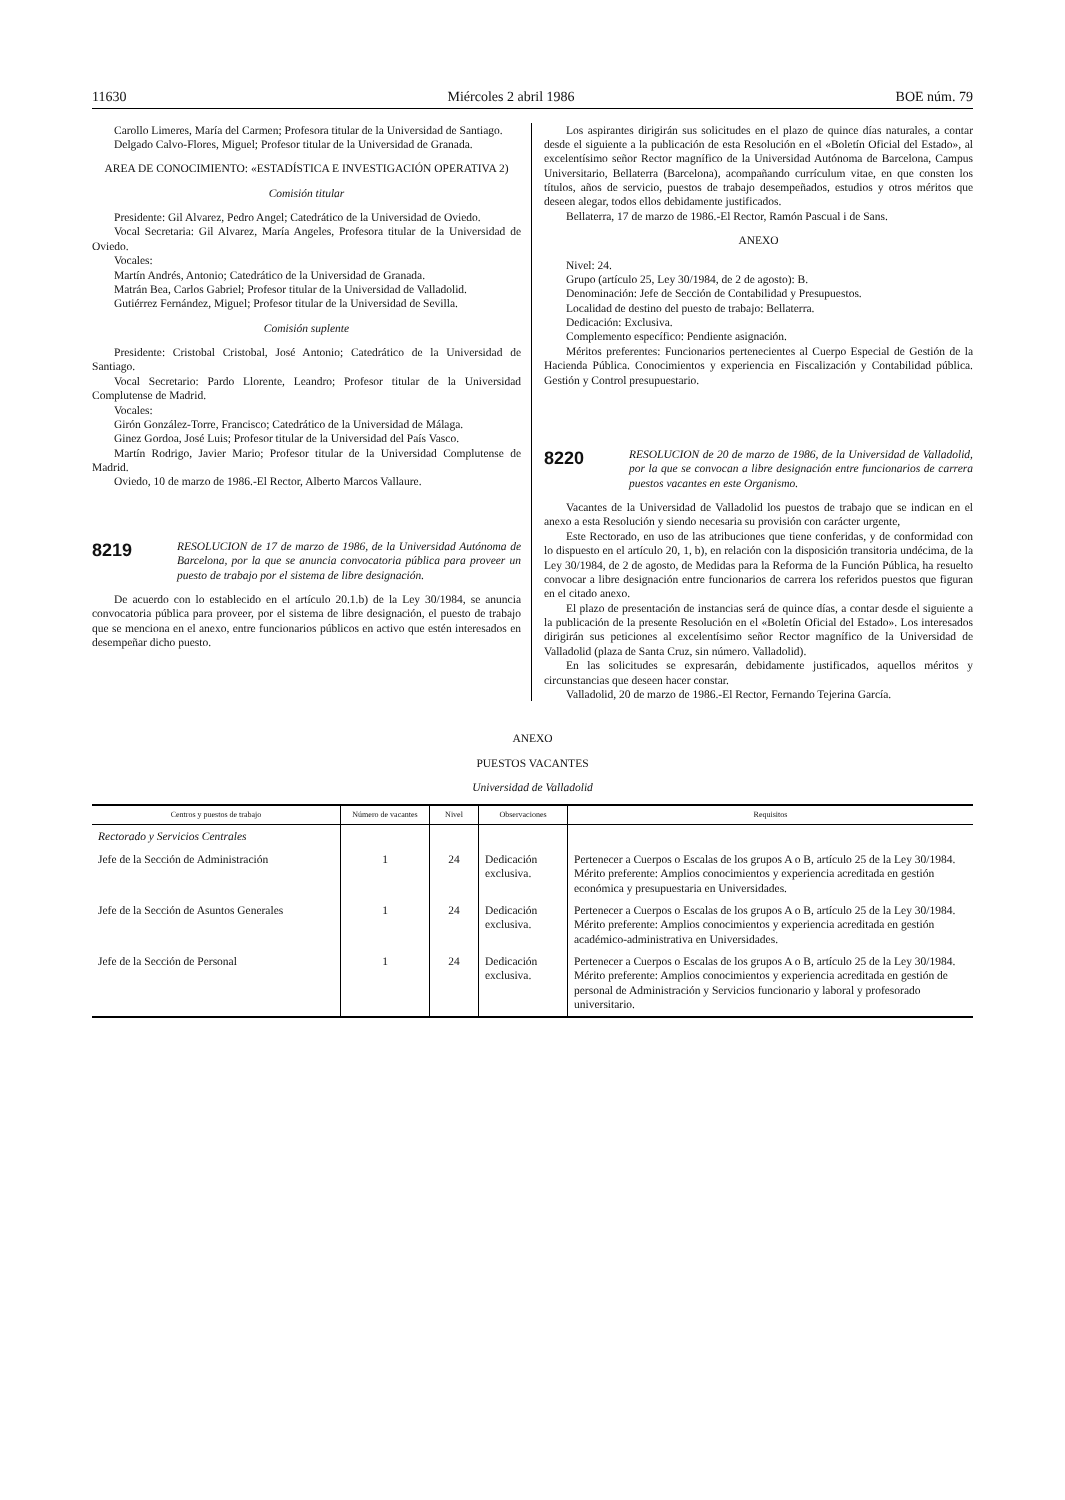11630 Miércoles 2 abril 1986 BOE núm. 79
Carollo Limeres, María del Carmen; Profesora titular de la Universidad de Santiago.
Delgado Calvo-Flores, Miguel; Profesor titular de la Universidad de Granada.
AREA DE CONOCIMIENTO: «ESTADÍSTICA E INVESTIGACIÓN OPERATIVA 2)
Comisión titular
Presidente: Gil Alvarez, Pedro Angel; Catedrático de la Universidad de Oviedo.
Vocal Secretaria: Gil Alvarez, María Angeles, Profesora titular de la Universidad de Oviedo.
Vocales:
Martín Andrés, Antonio; Catedrático de la Universidad de Granada.
Matrán Bea, Carlos Gabriel; Profesor titular de la Universidad de Valladolid.
Gutiérrez Fernández, Miguel; Profesor titular de la Universidad de Sevilla.
Comisión suplente
Presidente: Cristobal Cristobal, José Antonio; Catedrático de la Universidad de Santiago.
Vocal Secretario: Pardo Llorente, Leandro; Profesor titular de la Universidad Complutense de Madrid.
Vocales:
Girón González-Torre, Francisco; Catedrático de la Universidad de Málaga.
Ginez Gordoa, José Luis; Profesor titular de la Universidad del País Vasco.
Martín Rodrigo, Javier Mario; Profesor titular de la Universidad Complutense de Madrid.
Oviedo, 10 de marzo de 1986.-El Rector, Alberto Marcos Vallaure.
8219 RESOLUCION de 17 de marzo de 1986, de la Universidad Autónoma de Barcelona, por la que se anuncia convocatoria pública para proveer un puesto de trabajo por el sistema de libre designación.
De acuerdo con lo establecido en el artículo 20.1.b) de la Ley 30/1984, se anuncia convocatoria pública para proveer, por el sistema de libre designación, el puesto de trabajo que se menciona en el anexo, entre funcionarios públicos en activo que estén interesados en desempeñar dicho puesto.
Los aspirantes dirigirán sus solicitudes en el plazo de quince días naturales, a contar desde el siguiente a la publicación de esta Resolución en el «Boletín Oficial del Estado», al excelentísimo señor Rector magnífico de la Universidad Autónoma de Barcelona, Campus Universitario, Bellaterra (Barcelona), acompañando currículum vitae, en que consten los títulos, años de servicio, puestos de trabajo desempeñados, estudios y otros méritos que deseen alegar, todos ellos debidamente justificados.
Bellaterra, 17 de marzo de 1986.-El Rector, Ramón Pascual i de Sans.
ANEXO
Nivel: 24.
Grupo (artículo 25, Ley 30/1984, de 2 de agosto): B.
Denominación: Jefe de Sección de Contabilidad y Presupuestos.
Localidad de destino del puesto de trabajo: Bellaterra.
Dedicación: Exclusiva.
Complemento específico: Pendiente asignación.
Méritos preferentes: Funcionarios pertenecientes al Cuerpo Especial de Gestión de la Hacienda Pública. Conocimientos y experiencia en Fiscalización y Contabilidad pública. Gestión y Control presupuestario.
8220 RESOLUCION de 20 de marzo de 1986, de la Universidad de Valladolid, por la que se convocan a libre designación entre funcionarios de carrera puestos vacantes en este Organismo.
Vacantes de la Universidad de Valladolid los puestos de trabajo que se indican en el anexo a esta Resolución y siendo necesaria su provisión con carácter urgente,
Este Rectorado, en uso de las atribuciones que tiene conferidas, y de conformidad con lo dispuesto en el artículo 20, 1, b), en relación con la disposición transitoria undécima, de la Ley 30/1984, de 2 de agosto, de Medidas para la Reforma de la Función Pública, ha resuelto convocar a libre designación entre funcionarios de carrera los referidos puestos que figuran en el citado anexo.
El plazo de presentación de instancias será de quince días, a contar desde el siguiente a la publicación de la presente Resolución en el «Boletín Oficial del Estado». Los interesados dirigirán sus peticiones al excelentísimo señor Rector magnífico de la Universidad de Valladolid (plaza de Santa Cruz, sin número. Valladolid).
En las solicitudes se expresarán, debidamente justificados, aquellos méritos y circunstancias que deseen hacer constar.
Valladolid, 20 de marzo de 1986.-El Rector, Fernando Tejerina García.
ANEXO
PUESTOS VACANTES
Universidad de Valladolid
| Centros y puestos de trabajo | Número de vacantes | Nivel | Observaciones | Requisitos |
| --- | --- | --- | --- | --- |
| Rectorado y Servicios Centrales | | | | |
| Jefe de la Sección de Administración | 1 | 24 | Dedicación exclusiva. | Pertenecer a Cuerpos o Escalas de los grupos A o B, artículo 25 de la Ley 30/1984. Mérito preferente: Amplios conocimientos y experiencia acreditada en gestión económica y presupuestaria en Universidades. |
| Jefe de la Sección de Asuntos Generales | 1 | 24 | Dedicación exclusiva. | Pertenecer a Cuerpos o Escalas de los grupos A o B, artículo 25 de la Ley 30/1984. Mérito preferente: Amplios conocimientos y experiencia acreditada en gestión académico-administrativa en Universidades. |
| Jefe de la Sección de Personal | 1 | 24 | Dedicación exclusiva. | Pertenecer a Cuerpos o Escalas de los grupos A o B, artículo 25 de la Ley 30/1984. Mérito preferente: Amplios conocimientos y experiencia acreditada en gestión de personal de Administración y Servicios funcionario y laboral y profesorado universitario. |